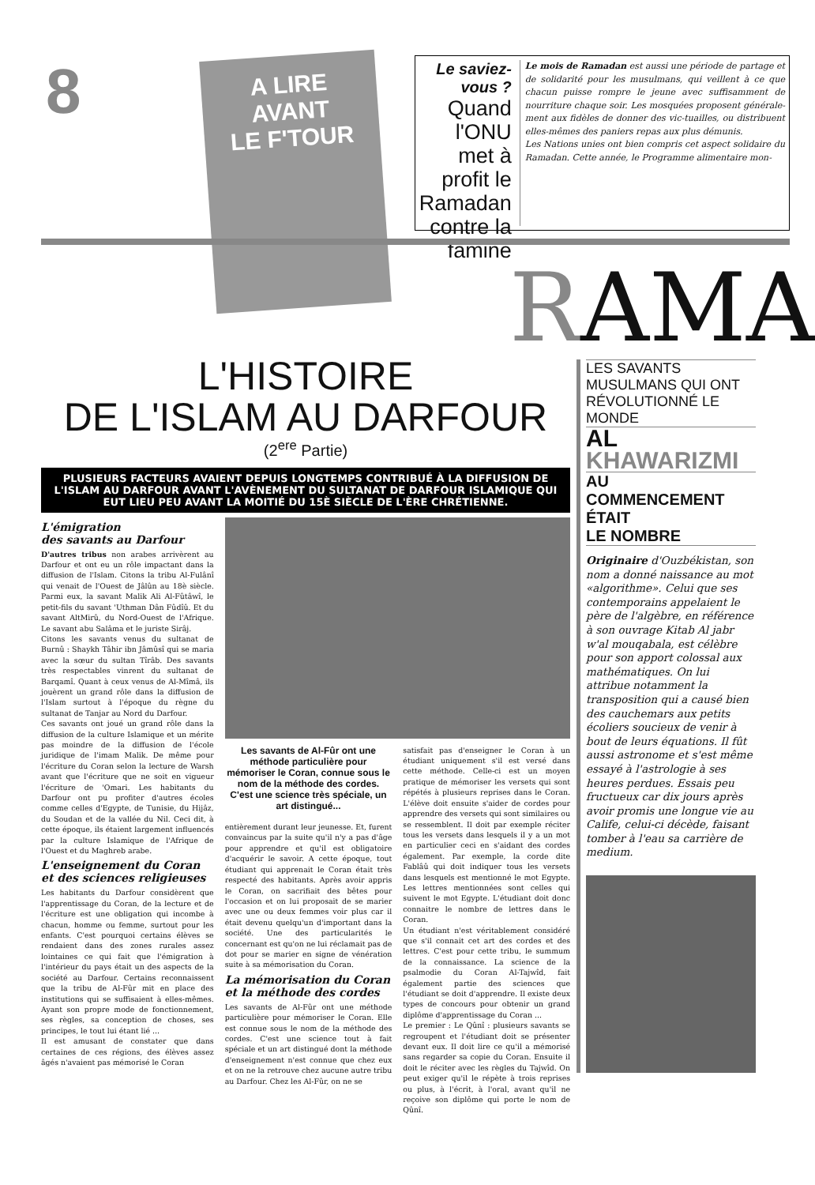8
A LIRE
AVANT
LE F'TOUR
Le saviez-vous ?
Quand l'ONU met à profit le Ramadan contre la famine
Le mois de Ramadan est aussi une période de partage et de solidarité pour les musulmans, qui veillent à ce que chacun puisse rompre le jeune avec suffisamment de nourriture chaque soir. Les mosquées proposent générale-ment aux fidèles de donner des vic-tuailles, ou distribuent elles-mêmes des paniers repas aux plus démunis.
Les Nations unies ont bien compris cet aspect solidaire du Ramadan. Cette année, le Programme alimentaire mon-
RAMA
L'HISTOIRE
DE L'ISLAM AU DARFOUR
(2<sup>ere</sup> Partie)
PLUSIEURS FACTEURS AVAIENT DEPUIS LONGTEMPS CONTRIBUÉ À LA DIFFUSION DE L'ISLAM AU DARFOUR AVANT L'AVÈNEMENT DU SULTANAT DE DARFOUR ISLAMIQUE QUI EUT LIEU PEU AVANT LA MOITIÉ DU 15È SIÈCLE DE L'ÈRE CHRÉTIENNE.
L'émigration
des savants au Darfour
D'autres tribus non arabes arrivèrent au Darfour et ont eu un rôle impactant dans la diffusion de l'Islam. Citons la tribu Al-Fulânî qui venait de l'Ouest de Jâlûn au 18è siècle. Parmi eux, la savant Malik Ali Al-Fûtâwî, le petit-fils du savant 'Uthman Dân Fûdîû. Et du savant AltMirû, du Nord-Ouest de l'Afrique. Le savant abu Salâma et le juriste Sirâj.
Citons les savants venus du sultanat de Burnû : Shaykh Tâhir ibn Jâmûsî qui se maria avec la sœur du sultan Tîrâb. Des savants très respectables vinrent du sultanat de Barqamî. Quant à ceux venus de Al-Mîmâ, ils jouèrent un grand rôle dans la diffusion de l'Islam surtout à l'époque du règne du sultanat de Tanjar au Nord du Darfour.
Ces savants ont joué un grand rôle dans la diffusion de la culture Islamique et un mérite pas moindre de la diffusion de l'école juridique de l'imam Malik. De même pour l'écriture du Coran selon la lecture de Warsh avant que l'écriture que ne soit en vigueur l'écriture de 'Omari. Les habitants du Darfour ont pu profiter d'autres écoles comme celles d'Egypte, de Tunisie, du Hijâz, du Soudan et de la vallée du Nil. Ceci dit, à cette époque, ils étaient largement influencés par la culture Islamique de l'Afrique de l'Ouest et du Maghreb arabe.
L'enseignement du Coran
et des sciences religieuses
Les habitants du Darfour considèrent que l'apprentissage du Coran, de la lecture et de l'écriture est une obligation qui incombe à chacun, homme ou femme, surtout pour les enfants. C'est pourquoi certains élèves se rendaient dans des zones rurales assez lointaines ce qui fait que l'émigration à l'intérieur du pays était un des aspects de la société au Darfour. Certains reconnaissent que la tribu de Al-Fûr mit en place des institutions qui se suffisaient à elles-mêmes. Ayant son propre mode de fonctionnement, ses règles, sa conception de choses, ses principes, le tout lui étant lié ...
Il est amusant de constater que dans certaines de ces régions, des élèves assez âgés n'avaient pas mémorisé le Coran
Les savants de Al-Fûr ont une méthode particulière pour mémoriser le Coran, connue sous le nom de la méthode des cordes.
C'est une science très spéciale, un art distingué...
entièrement durant leur jeunesse. Et, furent convaincus par la suite qu'il n'y a pas d'âge pour apprendre et qu'il est obligatoire d'acquérir le savoir. A cette époque, tout étudiant qui apprenait le Coran était très respecté des habitants. Après avoir appris le Coran, on sacrifiait des bêtes pour l'occasion et on lui proposait de se marier avec une ou deux femmes voir plus car il était devenu quelqu'un d'important dans la société. Une des particularités le concernant est qu'on ne lui réclamait pas de dot pour se marier en signe de vénération suite à sa mémorisation du Coran.
La mémorisation du Coran
et la méthode des cordes
Les savants de Al-Fûr ont une méthode particulière pour mémoriser le Coran. Elle est connue sous le nom de la méthode des cordes. C'est une science tout à fait spéciale et un art distingué dont la méthode d'enseignement n'est connue que chez eux et on ne la retrouve chez aucune autre tribu au Darfour. Chez les Al-Fûr, on ne se
satisfait pas d'enseigner le Coran à un étudiant uniquement s'il est versé dans cette méthode. Celle-ci est un moyen pratique de mémoriser les versets qui sont répétés à plusieurs reprises dans le Coran. L'élève doit ensuite s'aider de cordes pour apprendre des versets qui sont similaires ou se ressemblent. Il doit par exemple réciter tous les versets dans lesquels il y a un mot en particulier ceci en s'aidant des cordes également. Par exemple, la corde dite Fablâû qui doit indiquer tous les versets dans lesquels est mentionné le mot Egypte. Les lettres mentionnées sont celles qui suivent le mot Egypte. L'étudiant doit donc connaitre le nombre de lettres dans le Coran.
Un étudiant n'est véritablement considéré que s'il connait cet art des cordes et des lettres. C'est pour cette tribu, le summum de la connaissance. La science de la psalmodie du Coran Al-Tajwîd, fait également partie des sciences que l'étudiant se doit d'apprendre. Il existe deux types de concours pour obtenir un grand diplôme d'apprentissage du Coran ...
Le premier : Le Qûnî : plusieurs savants se regroupent et l'étudiant doit se présenter devant eux. Il doit lire ce qu'il a mémorisé sans regarder sa copie du Coran. Ensuite il doit le réciter avec les règles du Tajwîd. On peut exiger qu'il le répète à trois reprises ou plus, à l'écrit, à l'oral, avant qu'il ne reçoive son diplôme qui porte le nom de Qûnî.
LES SAVANTS MUSULMANS QUI ONT RÉVOLUTIONNÉ LE MONDE
AL
KHAWARIZMI
AU
COMMENCEMENT
ÉTAIT
LE NOMBRE
Originaire d'Ouzbékistan, son nom a donné naissance au mot «algorithme». Celui que ses contemporains appelaient le père de l'algèbre, en référence à son ouvrage Kitab Al jabr w'al mouqabala, est célèbre pour son apport colossal aux mathématiques. On lui attribue notamment la transposition qui a causé bien des cauchemars aux petits écoliers soucieux de venir à bout de leurs équations. Il fût aussi astronome et s'est même essayé à l'astrologie à ses heures perdues. Essais peu fructueux car dix jours après avoir promis une longue vie au Calife, celui-ci décède, faisant tomber à l'eau sa carrière de medium.